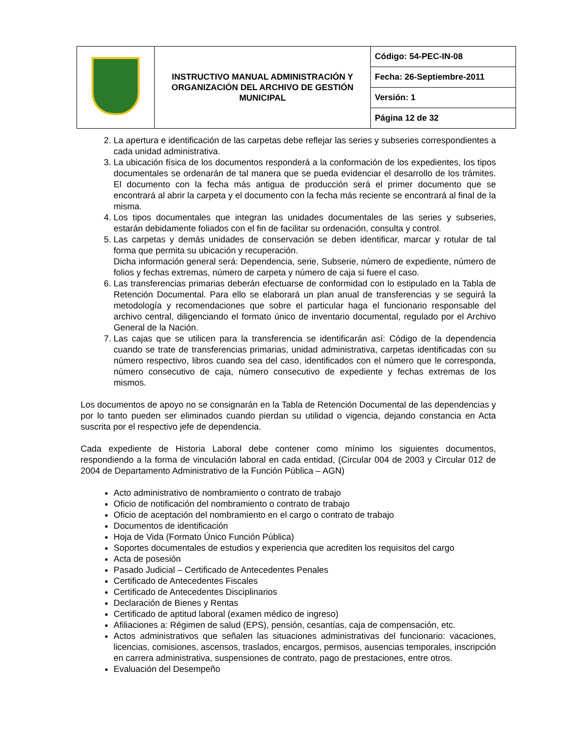| | INSTRUCTIVO MANUAL ADMINISTRACIÓN Y ORGANIZACIÓN DEL ARCHIVO DE GESTIÓN MUNICIPAL | Código: 54-PEC-IN-08 |
| | | Fecha: 26-Septiembre-2011 |
| | | Versión: 1 |
| | | Página 12 de 32 |
2. La apertura e identificación de las carpetas debe reflejar las series y subseries correspondientes a cada unidad administrativa.
3. La ubicación física de los documentos responderá a la conformación de los expedientes, los tipos documentales se ordenarán de tal manera que se pueda evidenciar el desarrollo de los trámites. El documento con la fecha más antigua de producción será el primer documento que se encontrará al abrir la carpeta y el documento con la fecha más reciente se encontrará al final de la misma.
4. Los tipos documentales que integran las unidades documentales de las series y subseries, estarán debidamente foliados con el fin de facilitar su ordenación, consulta y control.
5. Las carpetas y demás unidades de conservación se deben identificar, marcar y rotular de tal forma que permita su ubicación y recuperación.
Dicha información general será: Dependencia, serie, Subserie, número de expediente, número de folios y fechas extremas, número de carpeta y número de caja si fuere el caso.
6. Las transferencias primarias deberán efectuarse de conformidad con lo estipulado en la Tabla de Retención Documental. Para ello se elaborará un plan anual de transferencias y se seguirá la metodología y recomendaciones que sobre el particular haga el funcionario responsable del archivo central, diligenciando el formato único de inventario documental, regulado por el Archivo General de la Nación.
7. Las cajas que se utilicen para la transferencia se identificarán así: Código de la dependencia cuando se trate de transferencias primarias, unidad administrativa, carpetas identificadas con su número respectivo, libros cuando sea del caso, identificados con el número que le corresponda, número consecutivo de caja, número consecutivo de expediente y fechas extremas de los mismos.
Los documentos de apoyo no se consignarán en la Tabla de Retención Documental de las dependencias y por lo tanto pueden ser eliminados cuando pierdan su utilidad o vigencia, dejando constancia en Acta suscrita por el respectivo jefe de dependencia.
Cada expediente de Historia Laboral debe contener como mínimo los siguientes documentos, respondiendo a la forma de vinculación laboral en cada entidad, (Circular 004 de 2003 y Circular 012 de 2004 de Departamento Administrativo de la Función Pública – AGN)
Acto administrativo de nombramiento o contrato de trabajo
Oficio de notificación del nombramiento o contrato de trabajo
Oficio de aceptación del nombramiento en el cargo o contrato de trabajo
Documentos de identificación
Hoja de Vida (Formato Único Función Pública)
Soportes documentales de estudios y experiencia que acrediten los requisitos del cargo
Acta de posesión
Pasado Judicial – Certificado de Antecedentes Penales
Certificado de Antecedentes Fiscales
Certificado de Antecedentes Disciplinarios
Declaración de Bienes y Rentas
Certificado de aptitud laboral (examen médico de ingreso)
Afiliaciones a: Régimen de salud (EPS), pensión, cesantías, caja de compensación, etc.
Actos administrativos que señalen las situaciones administrativas del funcionario: vacaciones, licencias, comisiones, ascensos, traslados, encargos, permisos, ausencias temporales, inscripción en carrera administrativa, suspensiones de contrato, pago de prestaciones, entre otros.
Evaluación del Desempeño